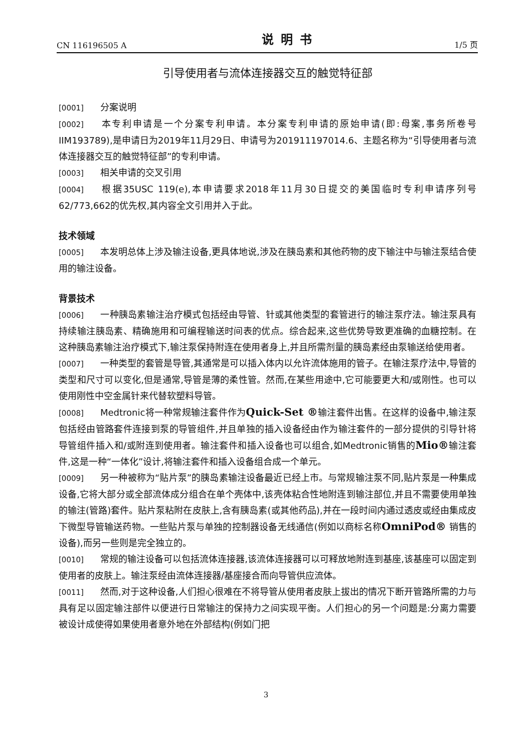CN 116196505 A 说明书 1/5 页
引导使用者与流体连接器交互的触觉特征部
[0001] 分案说明
[0002] 本专利申请是一个分案专利申请。本分案专利申请的原始申请(即:母案,事务所卷号IIM193789),是申请日为2019年11月29日、申请号为201911197014.6、主题名称为“引导使用者与流体连接器交互的触觉特征部”的专利申请。
[0003] 相关申请的交叉引用
[0004] 根据35USC 119(e),本申请要求2018年11月30日提交的美国临时专利申请序列号62/773,662的优先权,其内容全文引用并入于此。
技术领域
[0005] 本发明总体上涉及输注设备,更具体地说,涉及在胰岛素和其他药物的皮下输注中与输注泵结合使用的输注设备。
背景技术
[0006] 一种胰岛素输注治疗模式包括经由导管、针或其他类型的套管进行的输注泵疗法。输注泵具有持续输注胰岛素、精确施用和可编程输送时间表的优点。综合起来,这些优势导致更准确的血糖控制。在这种胰岛素输注治疗模式下,输注泵保持附连在使用者身上,并且所需剂量的胰岛素经由泵输送给使用者。
[0007] 一种类型的套管是导管,其通常是可以插入体内以允许流体施用的管子。在输注泵疗法中,导管的类型和尺寸可以变化,但是通常,导管是薄的柔性管。然而,在某些用途中,它可能要更大和/或刚性。也可以使用刚性中空金属针来代替软塑料导管。
[0008] Medtronic将一种常规输注套件作为Quick-Set ®输注套件出售。在这样的设备中,输注泵包括经由管路套件连接到泵的导管组件,并且单独的插入设备经由作为输注套件的一部分提供的引导针将导管组件插入和/或附连到使用者。输注套件和插入设备也可以组合,如Medtronic销售的Mio®输注套件,这是一种“一体化”设计,将输注套件和插入设备组合成一个单元。
[0009] 另一种被称为“贴片泵”的胰岛素输注设备最近已经上市。与常规输注泵不同,贴片泵是一种集成设备,它将大部分或全部流体成分组合在单个壳体中,该壳体粘合性地附连到输注部位,并且不需要使用单独的输注(管路)套件。贴片泵粘附在皮肤上,含有胰岛素(或其他药品),并在一段时间内通过透皮或经由集成皮下微型导管输送药物。一些贴片泵与单独的控制器设备无线通信(例如以商标名称OmniPod® 销售的设备),而另一些则是完全独立的。
[0010] 常规的输注设备可以包括流体连接器,该流体连接器可以可释放地附连到基座,该基座可以固定到使用者的皮肤上。输注泵经由流体连接器/基座接合而向导管供应流体。
[0011] 然而,对于这种设备,人们担心很难在不将导管从使用者皮肤上拔出的情况下断开管路所需的力与具有足以固定输注部件以便进行日常输注的保持力之间实现平衡。人们担心的另一个问题是:分离力需要被设计成使得如果使用者意外地在外部结构(例如门把
3